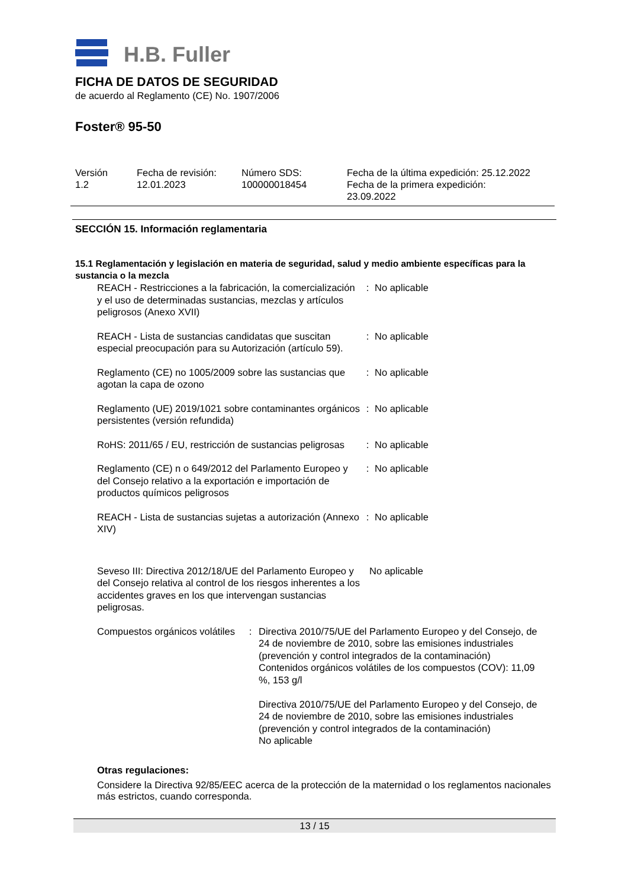H.B. Fuller
FICHA DE DATOS DE SEGURIDAD
de acuerdo al Reglamento (CE) No. 1907/2006
Foster® 95-50
| Versión 1.2 | Fecha de revisión: 12.01.2023 | Número SDS: 100000018454 | Fecha de la última expedición: 25.12.2022 Fecha de la primera expedición: 23.09.2022 |
SECCIÓN 15. Información reglamentaria
15.1 Reglamentación y legislación en materia de seguridad, salud y medio ambiente específicas para la sustancia o la mezcla
| REACH - Restricciones a la fabricación, la comercialización y el uso de determinadas sustancias, mezclas y artículos peligrosos (Anexo XVII) | : | No aplicable |
| REACH - Lista de sustancias candidatas que suscitan especial preocupación para su Autorización (artículo 59). | : | No aplicable |
| Reglamento (CE) no 1005/2009 sobre las sustancias que agotan la capa de ozono | : | No aplicable |
| Reglamento (UE) 2019/1021 sobre contaminantes orgánicos persistentes (versión refundida) | : | No aplicable |
| RoHS: 2011/65 / EU, restricción de sustancias peligrosas | : | No aplicable |
| Reglamento (CE) n o 649/2012 del Parlamento Europeo y del Consejo relativo a la exportación e importación de productos químicos peligrosos | : | No aplicable |
| REACH - Lista de sustancias sujetas a autorización (Annexo XIV) | : | No aplicable |
| Seveso III: Directiva 2012/18/UE del Parlamento Europeo y del Consejo relativa al control de los riesgos inherentes a los accidentes graves en los que intervengan sustancias peligrosas. | No aplicable |
| Compuestos orgánicos volátiles | : | Directiva 2010/75/UE del Parlamento Europeo y del Consejo, de 24 de noviembre de 2010, sobre las emisiones industriales (prevención y control integrados de la contaminación) Contenidos orgánicos volátiles de los compuestos (COV): 11,09 %, 153 g/l Directiva 2010/75/UE del Parlamento Europeo y del Consejo, de 24 de noviembre de 2010, sobre las emisiones industriales (prevención y control integrados de la contaminación) No aplicable |
Otras regulaciones:
Considere la Directiva 92/85/EEC acerca de la protección de la maternidad o los reglamentos nacionales más estrictos, cuando corresponda.
13 / 15